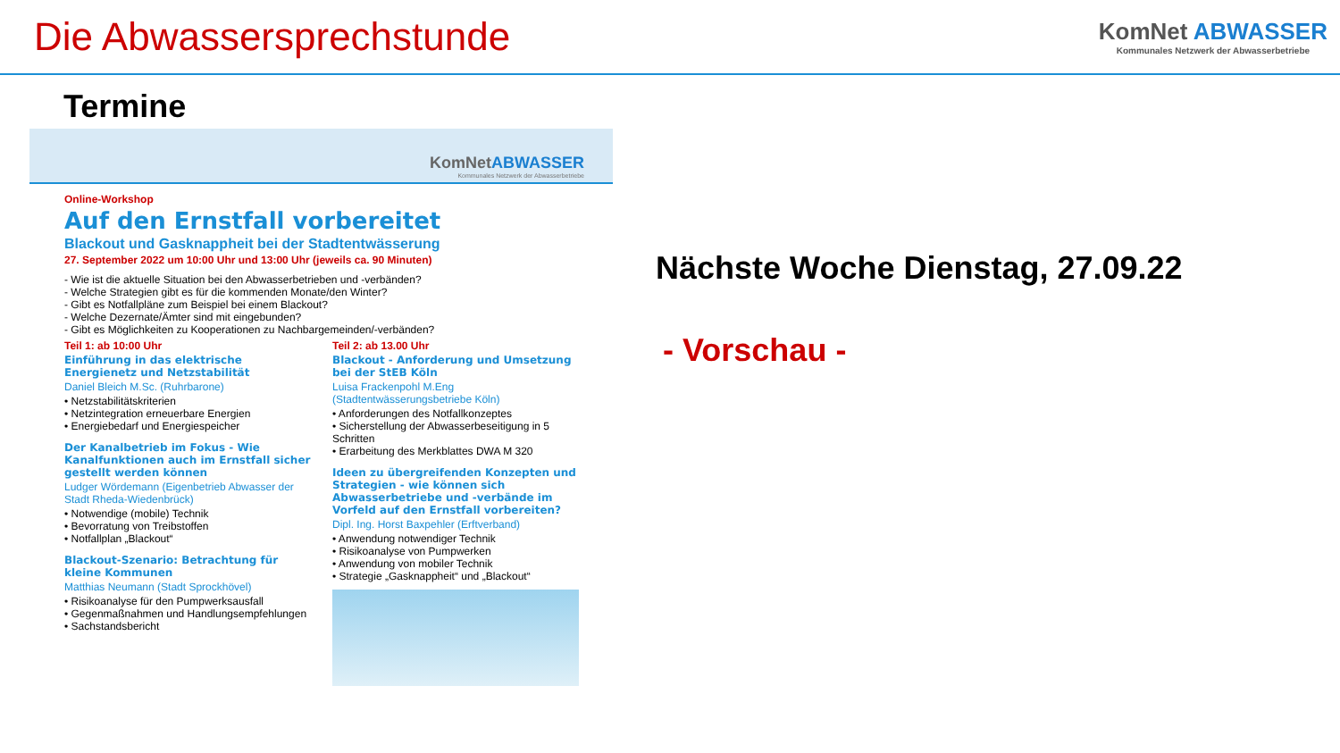Die Abwassersprechstunde
KomNet ABWASSER
Kommunales Netzwerk der Abwasserbetriebe
Termine
KomNetABWASSER
Kommunales Netzwerk der Abwasserbetriebe
Online-Workshop
Auf den Ernstfall vorbereitet
Blackout und Gasknappheit bei der Stadtentwässerung
27. September 2022 um 10:00 Uhr und 13:00 Uhr (jeweils ca. 90 Minuten)
- Wie ist die aktuelle Situation bei den Abwasserbetrieben und -verbänden?
- Welche Strategien gibt es für die kommenden Monate/den Winter?
- Gibt es Notfallpläne zum Beispiel bei einem Blackout?
- Welche Dezernate/Ämter sind mit eingebunden?
- Gibt es Möglichkeiten zu Kooperationen zu Nachbargemeinden/-verbänden?
Teil 1: ab 10:00 Uhr
Einführung in das elektrische Energienetz und Netzstabilität
Daniel Bleich M.Sc. (Ruhrbarone)
• Netzstabilitätskriterien
• Netzintegration erneuerbare Energien
• Energiebedarf und Energiespeicher
Der Kanalbetrieb im Fokus - Wie Kanalfunktionen auch im Ernstfall sicher gestellt werden können
Ludger Wördemann (Eigenbetrieb Abwasser der Stadt Rheda-Wiedenbrück)
• Notwendige (mobile) Technik
• Bevorratung von Treibstoffen
• Notfallplan „Blackout“
Blackout-Szenario: Betrachtung für kleine Kommunen
Matthias Neumann (Stadt Sprockhövel)
• Risikoanalyse für den Pumpwerksausfall
• Gegenmaßnahmen und Handlungsempfehlungen
• Sachstandsbericht
Teil 2: ab 13.00 Uhr
Blackout - Anforderung und Umsetzung bei der StEB Köln
Luisa Frackenpohl M.Eng (Stadtentwässerungsbetriebe Köln)
• Anforderungen des Notfallkonzeptes
• Sicherstellung der Abwasserbeseitigung in 5 Schritten
• Erarbeitung des Merkblattes DWA M 320
Ideen zu übergreifenden Konzepten und Strategien - wie können sich Abwasserbetriebe und -verbände im Vorfeld auf den Ernstfall vorbereiten?
Dipl. Ing. Horst Baxpehler (Erftverband)
• Anwendung notwendiger Technik
• Risikoanalyse von Pumpwerken
• Anwendung von mobiler Technik
• Strategie „Gasknappheit“ und „Blackout“
Nächste Woche Dienstag, 27.09.22
- Vorschau -